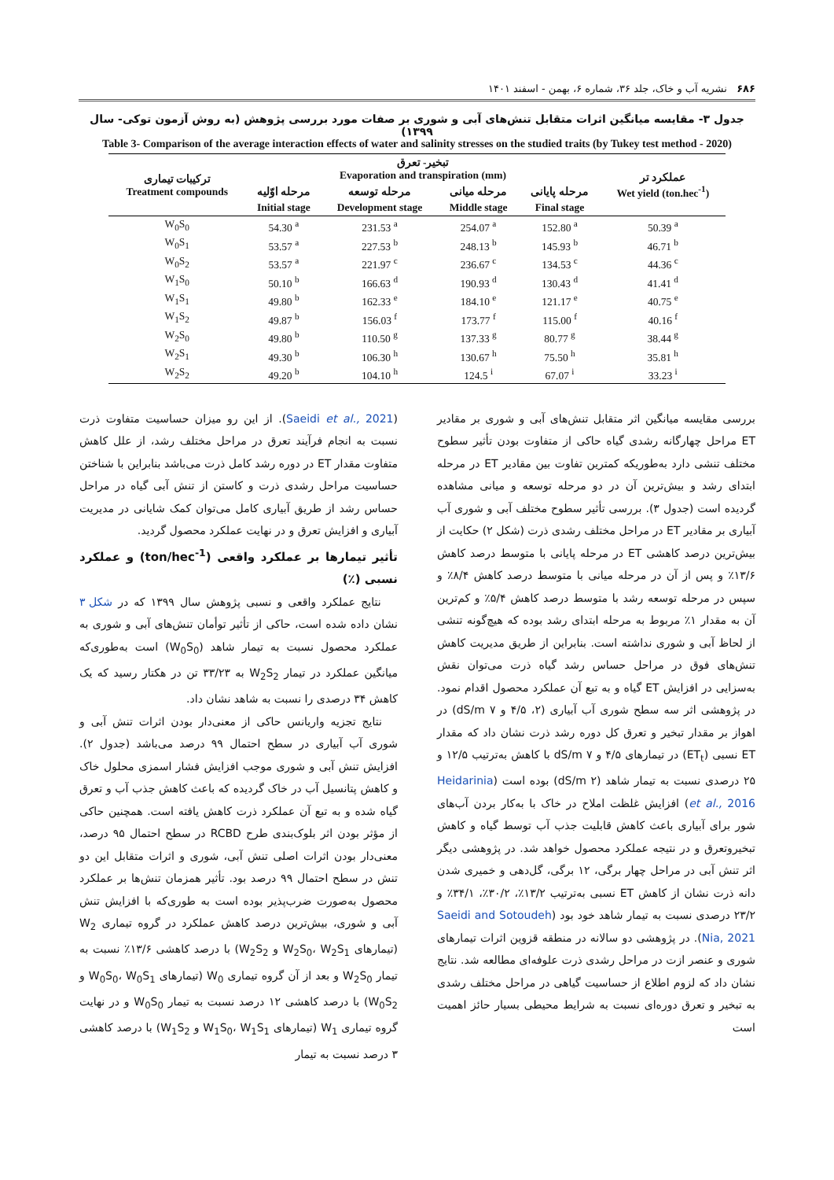۶۸۶ نشریه آب و خاک، جلد ۳۶، شماره ۶، بهمن - اسفند ۱۴۰۱
جدول ۳- مقایسه میانگین اثرات متقابل تنش‌های آبی و شوری بر صفات مورد بررسی پژوهش (به روش آزمون توکی- سال ۱۳۹۹)
Table 3- Comparison of the average interaction effects of water and salinity stresses on the studied traits (by Tukey test method - 2020)
| ترکیبات تیماری Treatment compounds | تبخیر- تعرق Evaporation and transpiration (mm) | | | | عملکرد تر Wet yield (ton.hec<sup>-1</sup>) |
| --- | --- | --- | --- | --- | --- |
| | مرحله اوّلیه | مرحله توسعه | مرحله میانی | مرحله پایانی | |
| | Initial stage | Development stage | Middle stage | Final stage | |
| W<sub>0</sub>S<sub>0</sub> | 54.30 <sup>a</sup> | 231.53 <sup>a</sup> | 254.07 <sup>a</sup> | 152.80 <sup>a</sup> | 50.39 <sup>a</sup> |
| W<sub>0</sub>S<sub>1</sub> | 53.57 <sup>a</sup> | 227.53 <sup>b</sup> | 248.13 <sup>b</sup> | 145.93 <sup>b</sup> | 46.71 <sup>b</sup> |
| W<sub>0</sub>S<sub>2</sub> | 53.57 <sup>a</sup> | 221.97 <sup>c</sup> | 236.67 <sup>c</sup> | 134.53 <sup>c</sup> | 44.36 <sup>c</sup> |
| W<sub>1</sub>S<sub>0</sub> | 50.10 <sup>b</sup> | 166.63 <sup>d</sup> | 190.93 <sup>d</sup> | 130.43 <sup>d</sup> | 41.41 <sup>d</sup> |
| W<sub>1</sub>S<sub>1</sub> | 49.80 <sup>b</sup> | 162.33 <sup>e</sup> | 184.10 <sup>e</sup> | 121.17 <sup>e</sup> | 40.75 <sup>e</sup> |
| W<sub>1</sub>S<sub>2</sub> | 49.87 <sup>b</sup> | 156.03 <sup>f</sup> | 173.77 <sup>f</sup> | 115.00 <sup>f</sup> | 40.16 <sup>f</sup> |
| W<sub>2</sub>S<sub>0</sub> | 49.80 <sup>b</sup> | 110.50 <sup>g</sup> | 137.33 <sup>g</sup> | 80.77 <sup>g</sup> | 38.44 <sup>g</sup> |
| W<sub>2</sub>S<sub>1</sub> | 49.30 <sup>b</sup> | 106.30 <sup>h</sup> | 130.67 <sup>h</sup> | 75.50 <sup>h</sup> | 35.81 <sup>h</sup> |
| W<sub>2</sub>S<sub>2</sub> | 49.20 <sup>b</sup> | 104.10 <sup>h</sup> | 124.5 <sup>i</sup> | 67.07 <sup>i</sup> | 33.23 <sup>i</sup> |
بررسی مقایسه میانگین اثر متقابل تنش‌های آبی و شوری بر مقادیر ET مراحل چهارگانه رشدی گیاه حاکی از متفاوت بودن تأثیر سطوح مختلف تنشی دارد به‌طوریکه کمترین تفاوت بین مقادیر ET در مرحله ابتدای رشد و بیش‌ترین آن در دو مرحله توسعه و میانی مشاهده گردیده است (جدول ۳). بررسی تأثیر سطوح مختلف آبی و شوری آب آبیاری بر مقادیر ET در مراحل مختلف رشدی ذرت (شکل ۲) حکایت از بیش‌ترین درصد کاهشی ET در مرحله پایانی با متوسط درصد کاهش ۱۳/۶٪ و پس از آن در مرحله میانی با متوسط درصد کاهش ۸/۴٪ و سپس در مرحله توسعه رشد با متوسط درصد کاهش ۵/۴٪ و کم‌ترین آن به مقدار ۱٪ مربوط به مرحله ابتدای رشد بوده که هیچ‌گونه تنشی از لحاظ آبی و شوری نداشته است. بنابراین از طریق مدیریت کاهش تنش‌های فوق در مراحل حساس رشد گیاه ذرت می‌توان نقش به‌سزایی در افزایش ET گیاه و به تبع آن عملکرد محصول اقدام نمود. در پژوهشی اثر سه سطح شوری آب آبیاری (۲، ۴/۵ و dS/m ۷) در اهواز بر مقدار تبخیر و تعرق کل دوره رشد ذرت نشان داد که مقدار ET نسبی (ET<sub>t</sub>) در تیمارهای ۴/۵ و dS/m ۷ با کاهش به‌ترتیب ۱۲/۵ و ۲۵ درصدی نسبت به تیمار شاهد (dS/m ۲) بوده است (Heidarinia et al., 2016) افزایش غلظت املاح در خاک با به‌کار بردن آب‌های شور برای آبیاری باعث کاهش قابلیت جذب آب توسط گیاه و کاهش تبخیروتعرق و در نتیجه عملکرد محصول خواهد شد. در پژوهشی دیگر اثر تنش آبی در مراحل چهار برگی، ۱۲ برگی، گل‌دهی و خمیری شدن دانه ذرت نشان از کاهش ET نسبی به‌ترتیب ۱۳/۲٪، ۳۰/۲٪، ۳۴/۱٪ و ۲۳/۲ درصدی نسبت به تیمار شاهد خود بود (Saeidi and Sotoudeh Nia, 2021). در پژوهشی دو سالانه در منطقه قزوین اثرات تیمارهای شوری و عنصر ازت در مراحل رشدی ذرت علوفه‌ای مطالعه شد. نتایج نشان داد که لزوم اطلاع از حساسیت گیاهی در مراحل مختلف رشدی به تبخیر و تعرق دوره‌ای نسبت به شرایط محیطی بسیار حائز اهمیت است
(Saeidi et al., 2021). از این رو میزان حساسیت متفاوت ذرت نسبت به انجام فرآیند تعرق در مراحل مختلف رشد، از علل کاهش متفاوت مقدار ET در دوره رشد کامل ذرت می‌باشد بنابراین با شناختن حساسیت مراحل رشدی ذرت و کاستن از تنش آبی گیاه در مراحل حساس رشد از طریق آبیاری کامل می‌توان کمک شایانی در مدیریت آبیاری و افزایش تعرق و در نهایت عملکرد محصول گردید.
تأثیر تیمارها بر عملکرد واقعی (ton/hec<sup>-1</sup>) و عملکرد نسبی (٪)
نتایج عملکرد واقعی و نسبی پژوهش سال ۱۳۹۹ که در شکل ۳ نشان داده شده است، حاکی از تأثیر توأمان تنش‌های آبی و شوری به عملکرد محصول نسبت به تیمار شاهد (W<sub>0</sub>S<sub>0</sub>) است به‌طوری‌که میانگین عملکرد در تیمار W<sub>2</sub>S<sub>2</sub> به ۳۳/۲۳ تن در هکتار رسید که یک کاهش ۳۴ درصدی را نسبت به شاهد نشان داد.
نتایج تجزیه واریانس حاکی از معنی‌دار بودن اثرات تنش آبی و شوری آب آبیاری در سطح احتمال ۹۹ درصد می‌باشد (جدول ۲). افزایش تنش آبی و شوری موجب افزایش فشار اسمزی محلول خاک و کاهش پتانسیل آب در خاک گردیده که باعث کاهش جذب آب و تعرق گیاه شده و به تبع آن عملکرد ذرت کاهش یافته است. همچنین حاکی از مؤثر بودن اثر بلوک‌بندی طرح RCBD در سطح احتمال ۹۵ درصد، معنی‌دار بودن اثرات اصلی تنش آبی، شوری و اثرات متقابل این دو تنش در سطح احتمال ۹۹ درصد بود. تأثیر همزمان تنش‌ها بر عملکرد محصول به‌صورت ضرب‌پذیر بوده است به طوری‌که با افزایش تنش آبی و شوری، بیش‌ترین درصد کاهش عملکرد در گروه تیماری W<sub>2</sub> (تیمارهای W<sub>2</sub>S<sub>0</sub>، W<sub>2</sub>S<sub>1</sub> و W<sub>2</sub>S<sub>2</sub>) با درصد کاهشی ۱۳/۶٪ نسبت به تیمار W<sub>2</sub>S<sub>0</sub> و بعد از آن گروه تیماری W<sub>0</sub> (تیمارهای W<sub>0</sub>S<sub>0</sub>، W<sub>0</sub>S<sub>1</sub> و W<sub>0</sub>S<sub>2</sub>) با درصد کاهشی ۱۲ درصد نسبت به تیمار W<sub>0</sub>S<sub>0</sub> و در نهایت گروه تیماری W<sub>1</sub> (تیمارهای W<sub>1</sub>S<sub>0</sub>، W<sub>1</sub>S<sub>1</sub> و W<sub>1</sub>S<sub>2</sub>) با درصد کاهشی ۳ درصد نسبت به تیمار